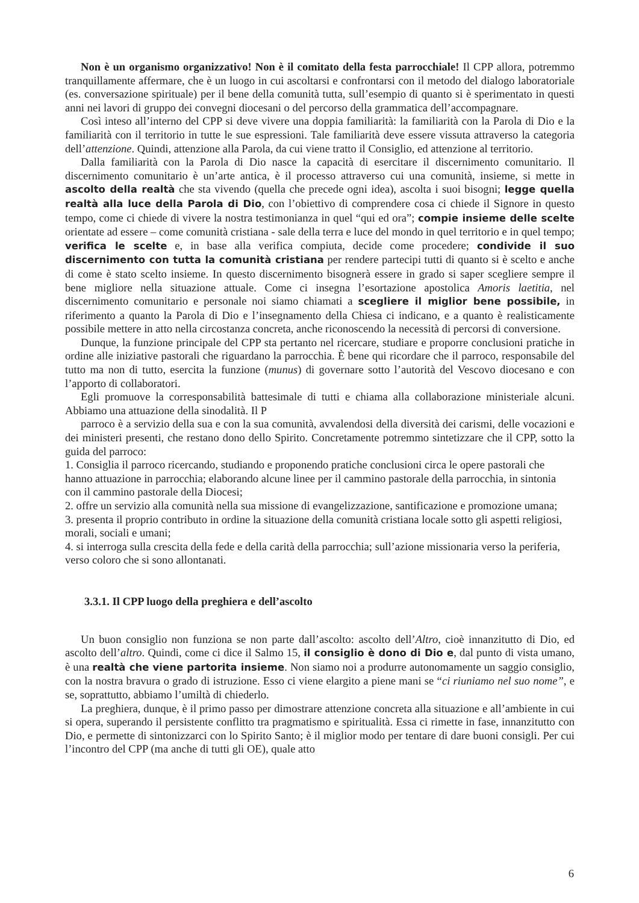Non è un organismo organizzativo! Non è il comitato della festa parrocchiale! Il CPP allora, potremmo tranquillamente affermare, che è un luogo in cui ascoltarsi e confrontarsi con il metodo del dialogo laboratoriale (es. conversazione spirituale) per il bene della comunità tutta, sull’esempio di quanto si è sperimentato in questi anni nei lavori di gruppo dei convegni diocesani o del percorso della grammatica dell’accompagnare.
Così inteso all’interno del CPP si deve vivere una doppia familiarità: la familiarità con la Parola di Dio e la familiarità con il territorio in tutte le sue espressioni. Tale familiarità deve essere vissuta attraverso la categoria dell’attenzione. Quindi, attenzione alla Parola, da cui viene tratto il Consiglio, ed attenzione al territorio.
Dalla familiarità con la Parola di Dio nasce la capacità di esercitare il discernimento comunitario. Il discernimento comunitario è un’arte antica, è il processo attraverso cui una comunità, insieme, si mette in ascolto della realtà che sta vivendo (quella che precede ogni idea), ascolta i suoi bisogni; legge quella realtà alla luce della Parola di Dio, con l’obiettivo di comprendere cosa ci chiede il Signore in questo tempo, come ci chiede di vivere la nostra testimonianza in quel “qui ed ora”; compie insieme delle scelte orientate ad essere – come comunità cristiana - sale della terra e luce del mondo in quel territorio e in quel tempo; verifica le scelte e, in base alla verifica compiuta, decide come procedere; condivide il suo discernimento con tutta la comunità cristiana per rendere partecipi tutti di quanto si è scelto e anche di come è stato scelto insieme. In questo discernimento bisognerà essere in grado si saper scegliere sempre il bene migliore nella situazione attuale. Come ci insegna l’esortazione apostolica Amoris laetitia, nel discernimento comunitario e personale noi siamo chiamati a scegliere il miglior bene possibile, in riferimento a quanto la Parola di Dio e l’insegnamento della Chiesa ci indicano, e a quanto è realisticamente possibile mettere in atto nella circostanza concreta, anche riconoscendo la necessità di percorsi di conversione.
Dunque, la funzione principale del CPP sta pertanto nel ricercare, studiare e proporre conclusioni pratiche in ordine alle iniziative pastorali che riguardano la parrocchia. È bene qui ricordare che il parroco, responsabile del tutto ma non di tutto, esercita la funzione (munus) di governare sotto l’autorità del Vescovo diocesano e con l’apporto di collaboratori.
Egli promuove la corresponsabilità battesimale di tutti e chiama alla collaborazione ministeriale alcuni. Abbiamo una attuazione della sinodalità. Il P
parroco è a servizio della sua e con la sua comunità, avvalendosi della diversità dei carismi, delle vocazioni e dei ministeri presenti, che restano dono dello Spirito. Concretamente potremmo sintetizzare che il CPP, sotto la guida del parroco:
1. Consiglia il parroco ricercando, studiando e proponendo pratiche conclusioni circa le opere pastorali che hanno attuazione in parrocchia; elaborando alcune linee per il cammino pastorale della parrocchia, in sintonia con il cammino pastorale della Diocesi;
2. offre un servizio alla comunità nella sua missione di evangelizzazione, santificazione e promozione umana;
3. presenta il proprio contributo in ordine la situazione della comunità cristiana locale sotto gli aspetti religiosi, morali, sociali e umani;
4. si interroga sulla crescita della fede e della carità della parrocchia; sull’azione missionaria verso la periferia, verso coloro che si sono allontanati.
3.3.1. Il CPP luogo della preghiera e dell’ascolto
Un buon consiglio non funziona se non parte dall’ascolto: ascolto dell’Altro, cioè innanzitutto di Dio, ed ascolto dell’altro. Quindi, come ci dice il Salmo 15, il consiglio è dono di Dio e, dal punto di vista umano, è una realtà che viene partorita insieme. Non siamo noi a produrre autonomamente un saggio consiglio, con la nostra bravura o grado di istruzione. Esso ci viene elargito a piene mani se “ci riuniamo nel suo nome”, e se, soprattutto, abbiamo l’umiltà di chiederlo.
La preghiera, dunque, è il primo passo per dimostrare attenzione concreta alla situazione e all’ambiente in cui si opera, superando il persistente conflitto tra pragmatismo e spiritualità. Essa ci rimette in fase, innanzitutto con Dio, e permette di sintonizzarci con lo Spirito Santo; è il miglior modo per tentare di dare buoni consigli. Per cui l’incontro del CPP (ma anche di tutti gli OE), quale atto
6